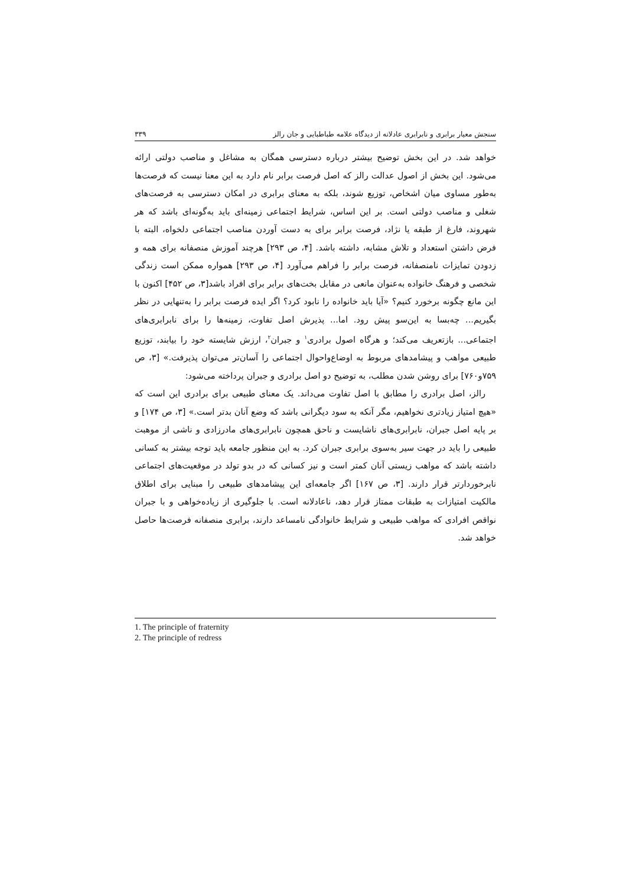سنجش معیار برابری و نابرابری عادلانه از دیدگاه علامه طباطبایی و جان رالز ۳۳۹
خواهد شد. در این بخش توضیح بیشتر درباره دسترسی همگان به مشاغل و مناصب دولتی ارائه می‌شود. این بخش از اصول عدالت رالز که اصل فرصت برابر نام دارد به این معنا نیست که فرصت‌ها به‌طور مساوی میان اشخاص، توزیع شوند، بلکه به معنای برابری در امکان دسترسی به فرصت‌های شغلی و مناصب دولتی است. بر این اساس، شرایط اجتماعی زمینه‌ای باید به‌گونه‌ای باشد که هر شهروند، فارغ از طبقه یا نژاد، فرصت برابر برای به دست آوردن مناصب اجتماعی دلخواه، البته با فرض داشتن استعداد و تلاش مشابه، داشته باشد. [۴، ص ۲۹۳] هرچند آموزش منصفانه برای همه و زدودن تمایزات نامنصفانه، فرصت برابر را فراهم می‌آورد [۴، ص ۲۹۳] همواره ممکن است زندگی شخصی و فرهنگ خانواده به‌عنوان مانعی در مقابل بخت‌های برابر برای افراد باشد[۳، ص ۴۵۲] اکنون با این مانع چگونه برخورد کنیم؟ «آیا باید خانواده را نابود کرد؟ اگر ایده فرصت برابر را به‌تنهایی در نظر بگیریم... چه‌بسا به این‌سو پیش رود. اما... پذیرش اصل تفاوت، زمینه‌ها را برای نابرابری‌های اجتماعی... بازتعریف می‌کند؛ و هرگاه اصول برادری<sup>۱</sup> و جبران<sup>۲</sup>، ارزش شایسته خود را بیابند، توزیع طبیعی مواهب و پیشامدهای مربوط به اوضاع‌واحوال اجتماعی را آسان‌تر می‌توان پذیرفت.» [۳، ص ۷۵۹و۷۶۰] برای روشن شدن مطلب، به توضیح دو اصل برادری و جبران پرداخته می‌شود:
رالز، اصل برادری را مطابق با اصل تفاوت می‌داند. یک معنای طبیعی برای برادری این است که «هیچ امتیاز زیادتری نخواهیم، مگر آنکه به سود دیگرانی باشد که وضع آنان بدتر است.» [۳، ص ۱۷۴] و بر پایه اصل جبران، نابرابری‌های ناشایست و ناحق همچون نابرابری‌های مادرزادی و ناشی از موهبت طبیعی را باید در جهت سیر به‌سوی برابری جبران کرد. به این منظور جامعه باید توجه بیشتر به کسانی داشته باشد که مواهب زیستی آنان کمتر است و نیز کسانی که در بدو تولد در موقعیت‌های اجتماعی نابرخوردارتر قرار دارند. [۳، ص ۱۶۷] اگر جامعه‌ای این پیشامدهای طبیعی را مبنایی برای اطلاق مالکیت امتیازات به طبقات ممتاز قرار دهد، ناعادلانه است. با جلوگیری از زیاده‌خواهی و با جبران نواقص افرادی که مواهب طبیعی و شرایط خانوادگی نامساعد دارند، برابری منصفانه فرصت‌ها حاصل خواهد شد.
1. The principle of fraternity
2. The principle of redress